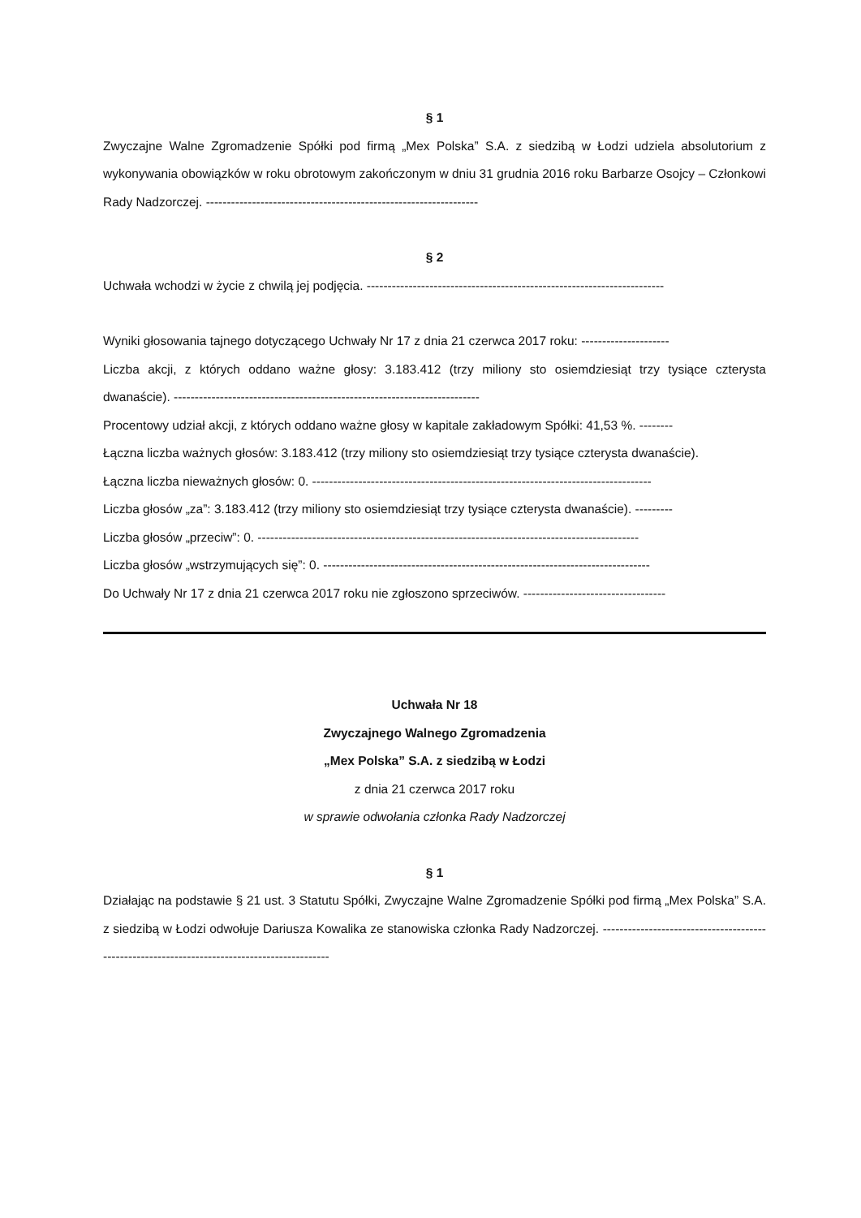§ 1
Zwyczajne Walne Zgromadzenie Spółki pod firmą „Mex Polska” S.A. z siedzibą w Łodzi udziela absolutorium z wykonywania obowiązków w roku obrotowym zakończonym w dniu 31 grudnia 2016 roku Barbarze Osojcy – Członkowi Rady Nadzorczej. -----------------------------------------------------------------
§ 2
Uchwała wchodzi w życie z chwilą jej podjęcia. -----------------------------------------------------------------------
Wyniki głosowania tajnego dotyczącego Uchwały Nr 17 z dnia 21 czerwca 2017 roku: ---------------------
Liczba akcji, z których oddano ważne głosy: 3.183.412 (trzy miliony sto osiemdziesiąt trzy tysiące czterysta dwanaście). -------------------------------------------------------------------------
Procentowy udział akcji, z których oddano ważne głosy w kapitale zakładowym Spółki: 41,53 %. --------
Łączna liczba ważnych głosów: 3.183.412 (trzy miliony sto osiemdziesiąt trzy tysiące czterysta dwanaście).
Łączna liczba nieważnych głosów: 0. ---------------------------------------------------------------------------------
Liczba głosów „za”: 3.183.412 (trzy miliony sto osiemdziesiąt trzy tysiące czterysta dwanaście). ---------
Liczba głosów „przeciw”: 0. -------------------------------------------------------------------------------------------
Liczba głosów „wstrzymujących się”: 0. ------------------------------------------------------------------------------
Do Uchwały Nr 17 z dnia 21 czerwca 2017 roku nie zgłoszono sprzeciwów. ----------------------------------
Uchwała Nr 18
Zwyczajnego Walnego Zgromadzenia
„Mex Polska” S.A. z siedzibą w Łodzi
z dnia 21 czerwca 2017 roku
w sprawie odwołania członka Rady Nadzorczej
§ 1
Działając na podstawie § 21 ust. 3 Statutu Spółki, Zwyczajne Walne Zgromadzenie Spółki pod firmą „Mex Polska” S.A. z siedzibą w Łodzi odwołuje Dariusza Kowalika ze stanowiska członka Rady Nadzorczej. ---------------------------------------------------------------------------------------------